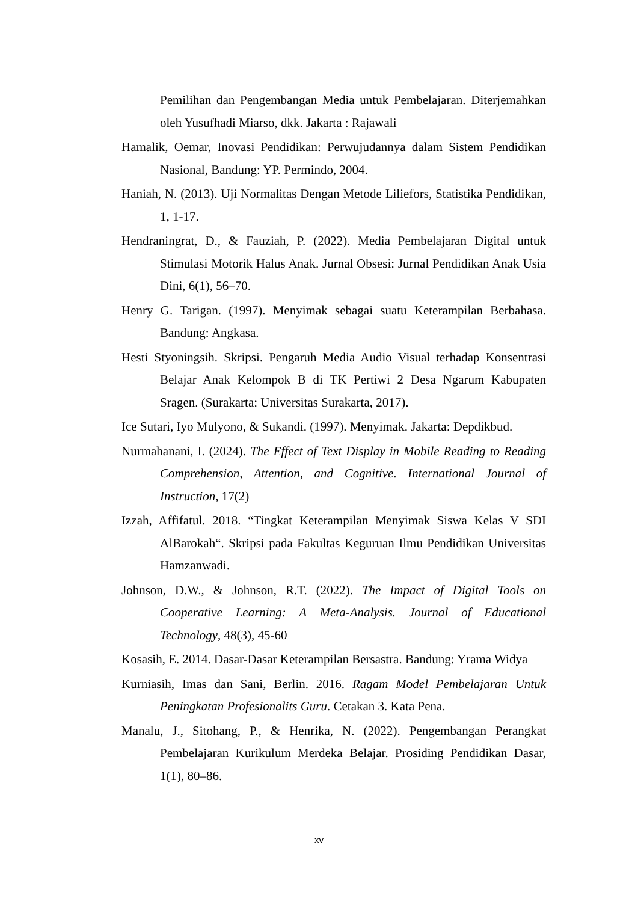Pemilihan dan Pengembangan Media untuk Pembelajaran. Diterjemahkan oleh Yusufhadi Miarso, dkk. Jakarta : Rajawali
Hamalik, Oemar, Inovasi Pendidikan: Perwujudannya dalam Sistem Pendidikan Nasional, Bandung: YP. Permindo, 2004.
Haniah, N. (2013). Uji Normalitas Dengan Metode Liliefors, Statistika Pendidikan, 1, 1-17.
Hendraningrat, D., & Fauziah, P. (2022). Media Pembelajaran Digital untuk Stimulasi Motorik Halus Anak. Jurnal Obsesi: Jurnal Pendidikan Anak Usia Dini, 6(1), 56–70.
Henry G. Tarigan. (1997). Menyimak sebagai suatu Keterampilan Berbahasa. Bandung: Angkasa.
Hesti Styoningsih. Skripsi. Pengaruh Media Audio Visual terhadap Konsentrasi Belajar Anak Kelompok B di TK Pertiwi 2 Desa Ngarum Kabupaten Sragen. (Surakarta: Universitas Surakarta, 2017).
Ice Sutari, Iyo Mulyono, & Sukandi. (1997). Menyimak. Jakarta: Depdikbud.
Nurmahanani, I. (2024). The Effect of Text Display in Mobile Reading to Reading Comprehension, Attention, and Cognitive. International Journal of Instruction, 17(2)
Izzah, Affifatul. 2018. “Tingkat Keterampilan Menyimak Siswa Kelas V SDI AlBarokah“. Skripsi pada Fakultas Keguruan Ilmu Pendidikan Universitas Hamzanwadi.
Johnson, D.W., & Johnson, R.T. (2022). The Impact of Digital Tools on Cooperative Learning: A Meta-Analysis. Journal of Educational Technology, 48(3), 45-60
Kosasih, E. 2014. Dasar-Dasar Keterampilan Bersastra. Bandung: Yrama Widya
Kurniasih, Imas dan Sani, Berlin. 2016. Ragam Model Pembelajaran Untuk Peningkatan Profesionalits Guru. Cetakan 3. Kata Pena.
Manalu, J., Sitohang, P., & Henrika, N. (2022). Pengembangan Perangkat Pembelajaran Kurikulum Merdeka Belajar. Prosiding Pendidikan Dasar, 1(1), 80–86.
xv